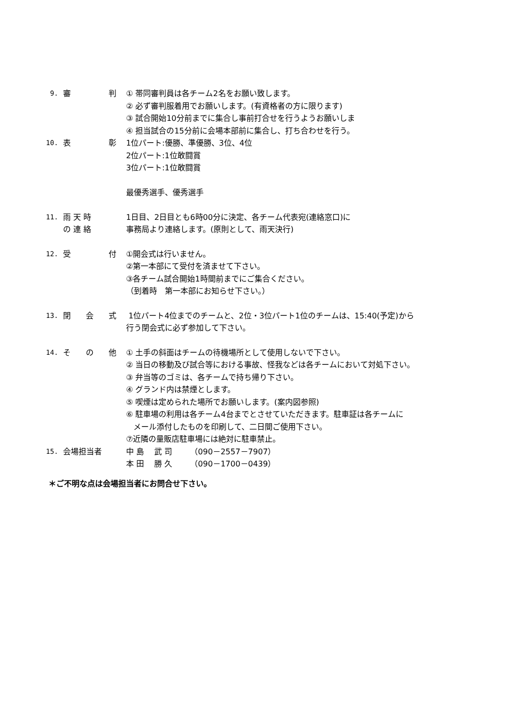9. 審 判 ① 帯同審判員は各チーム2名をお願い致します。
② 必ず審判服着用でお願いします。(有資格者の方に限ります)
③ 試合開始10分前までに集合し事前打合せを行うようお願いしま
④ 担当試合の15分前に会場本部前に集合し、打ち合わせを行う。
10. 表 彰 1位パート:優勝、準優勝、3位、4位
2位パート:1位敢闘賞
3位パート:1位敢闘賞
最優秀選手、優秀選手
11. 雨 天 時
の 連 絡
1日目、2日目とも6時00分に決定、各チーム代表宛(連絡窓口)に
事務局より連絡します。(原則として、雨天決行)
12. 受 付 ①開会式は行いません。
②第一本部にて受付を済ませて下さい。
③各チーム試合開始1時間前までにご集合ください。
（到着時　第一本部にお知らせ下さい。）
13. 閉 会 式 1位パート4位までのチームと、2位・3位パート1位のチームは、15:40(予定)から
行う閉会式に必ず参加して下さい。
14. そ の 他 ① 土手の斜面はチームの待機場所として使用しないで下さい。
② 当日の移動及び試合等における事故、怪我などは各チームにおいて対処下さい。
③ 弁当等のゴミは、各チームで持ち帰り下さい。
④ グランド内は禁煙とします。
⑤ 喫煙は定められた場所でお願いします。(案内図参照)
⑥ 駐車場の利用は各チーム4台までとさせていただきます。駐車証は各チームに
メール添付したものを印刷して、二日間ご使用下さい。
⑦近隣の量販店駐車場には絶対に駐車禁止。
15. 会場担当者 中 島　 武 司　　 （090－2557－7907）
本 田　 勝 久　　 （090－1700－0439）
＊ご不明な点は会場担当者にお問合せ下さい。